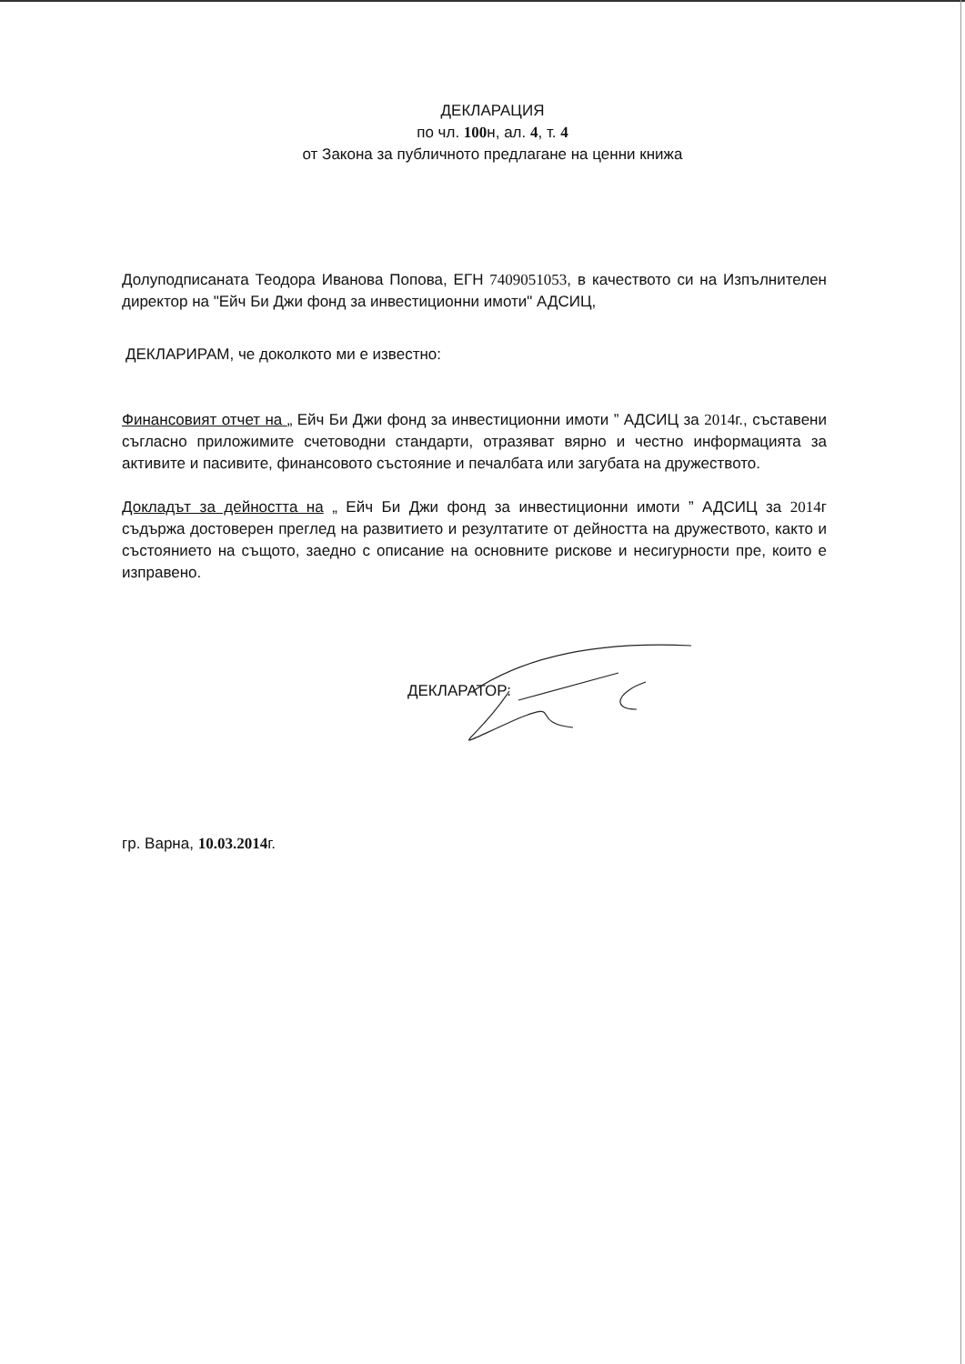ДЕКЛАРАЦИЯ
по чл. 100н, ал. 4, т. 4
от Закона за публичното предлагане на ценни книжа
Долуподписаната Теодора Иванова Попова, ЕГН 7409051053, в качеството си на Изпълнителен директор на "Ейч Би Джи фонд за инвестиционни имоти" АДСИЦ,
ДЕКЛАРИРАМ, че доколкото ми е известно:
Финансовият отчет на „ Ейч Би Джи фонд за инвестиционни имоти ” АДСИЦ за 2014г., съставени съгласно приложимите счетоводни стандарти, отразяват вярно и честно информацията за активите и пасивите, финансовото състояние и печалбата или загубата на дружеството.
Докладът за дейността на „ Ейч Би Джи фонд за инвестиционни имоти ” АДСИЦ за 2014г съдържа достоверен преглед на развитието и резултатите от дейността на дружеството, както и състоянието на същото, заедно с описание на основните рискове и несигурности пре, които е изправено.
ДЕКЛАРАТОР:
гр. Варна, 10.03.2014г.